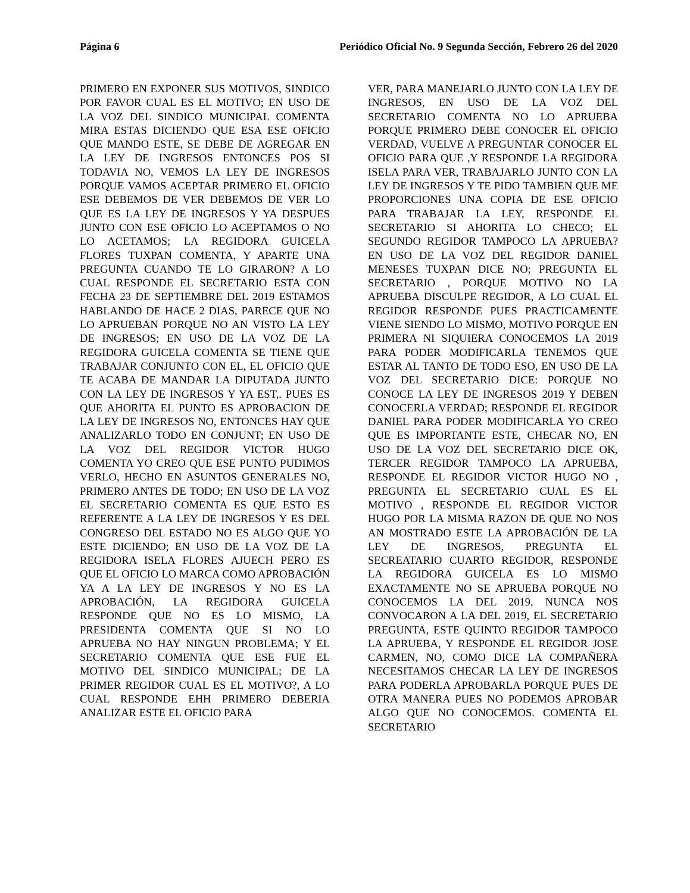Página 6 Periódico Oficial No. 9 Segunda Sección, Febrero 26 del 2020
PRIMERO EN EXPONER SUS MOTIVOS, SINDICO POR FAVOR CUAL ES EL MOTIVO; EN USO DE LA VOZ DEL SINDICO MUNICIPAL COMENTA MIRA ESTAS DICIENDO QUE ESA ESE OFICIO QUE MANDO ESTE, SE DEBE DE AGREGAR EN LA LEY DE INGRESOS ENTONCES POS SI TODAVIA NO, VEMOS LA LEY DE INGRESOS PORQUE VAMOS ACEPTAR PRIMERO EL OFICIO ESE DEBEMOS DE VER DEBEMOS DE VER LO QUE ES LA LEY DE INGRESOS Y YA DESPUES JUNTO CON ESE OFICIO LO ACEPTAMOS O NO LO ACETAMOS; LA REGIDORA GUICELA FLORES TUXPAN COMENTA, Y APARTE UNA PREGUNTA CUANDO TE LO GIRARON? A LO CUAL RESPONDE EL SECRETARIO ESTA CON FECHA 23 DE SEPTIEMBRE DEL 2019 ESTAMOS HABLANDO DE HACE 2 DIAS, PARECE QUE NO LO APRUEBAN PORQUE NO AN VISTO LA LEY DE INGRESOS; EN USO DE LA VOZ DE LA REGIDORA GUICELA COMENTA SE TIENE QUE TRABAJAR CONJUNTO CON EL, EL OFICIO QUE TE ACABA DE MANDAR LA DIPUTADA JUNTO CON LA LEY DE INGRESOS Y YA EST,. PUES ES QUE AHORITA EL PUNTO ES APROBACION DE LA LEY DE INGRESOS NO, ENTONCES HAY QUE ANALIZARLO TODO EN CONJUNT; EN USO DE LA VOZ DEL REGIDOR VICTOR HUGO COMENTA YO CREO QUE ESE PUNTO PUDIMOS VERLO, HECHO EN ASUNTOS GENERALES NO, PRIMERO ANTES DE TODO; EN USO DE LA VOZ EL SECRETARIO COMENTA ES QUE ESTO ES REFERENTE A LA LEY DE INGRESOS Y ES DEL CONGRESO DEL ESTADO NO ES ALGO QUE YO ESTE DICIENDO; EN USO DE LA VOZ DE LA REGIDORA ISELA FLORES AJUECH PERO ES QUE EL OFICIO LO MARCA COMO APROBACIÓN YA A LA LEY DE INGRESOS Y NO ES LA APROBACIÓN, LA REGIDORA GUICELA RESPONDE QUE NO ES LO MISMO, LA PRESIDENTA COMENTA QUE SI NO LO APRUEBA NO HAY NINGUN PROBLEMA; Y EL SECRETARIO COMENTA QUE ESE FUE EL MOTIVO DEL SINDICO MUNICIPAL; DE LA PRIMER REGIDOR CUAL ES EL MOTIVO?, A LO CUAL RESPONDE EHH PRIMERO DEBERIA ANALIZAR ESTE EL OFICIO PARA
VER, PARA MANEJARLO JUNTO CON LA LEY DE INGRESOS, EN USO DE LA VOZ DEL SECRETARIO COMENTA NO LO APRUEBA PORQUE PRIMERO DEBE CONOCER EL OFICIO VERDAD, VUELVE A PREGUNTAR CONOCER EL OFICIO PARA QUE ,Y RESPONDE LA REGIDORA ISELA PARA VER, TRABAJARLO JUNTO CON LA LEY DE INGRESOS Y TE PIDO TAMBIEN QUE ME PROPORCIONES UNA COPIA DE ESE OFICIO PARA TRABAJAR LA LEY, RESPONDE EL SECRETARIO SI AHORITA LO CHECO; EL SEGUNDO REGIDOR TAMPOCO LA APRUEBA? EN USO DE LA VOZ DEL REGIDOR DANIEL MENESES TUXPAN DICE NO; PREGUNTA EL SECRETARIO , PORQUE MOTIVO NO LA APRUEBA DISCULPE REGIDOR, A LO CUAL EL REGIDOR RESPONDE PUES PRACTICAMENTE VIENE SIENDO LO MISMO, MOTIVO PORQUE EN PRIMERA NI SIQUIERA CONOCEMOS LA 2019 PARA PODER MODIFICARLA TENEMOS QUE ESTAR AL TANTO DE TODO ESO, EN USO DE LA VOZ DEL SECRETARIO DICE: PORQUE NO CONOCE LA LEY DE INGRESOS 2019 Y DEBEN CONOCERLA VERDAD; RESPONDE EL REGIDOR DANIEL PARA PODER MODIFICARLA YO CREO QUE ES IMPORTANTE ESTE, CHECAR NO, EN USO DE LA VOZ DEL SECRETARIO DICE OK, TERCER REGIDOR TAMPOCO LA APRUEBA, RESPONDE EL REGIDOR VICTOR HUGO NO , PREGUNTA EL SECRETARIO CUAL ES EL MOTIVO , RESPONDE EL REGIDOR VICTOR HUGO POR LA MISMA RAZON DE QUE NO NOS AN MOSTRADO ESTE LA APROBACIÓN DE LA LEY DE INGRESOS, PREGUNTA EL SECREATARIO CUARTO REGIDOR, RESPONDE LA REGIDORA GUICELA ES LO MISMO EXACTAMENTE NO SE APRUEBA PORQUE NO CONOCEMOS LA DEL 2019, NUNCA NOS CONVOCARON A LA DEL 2019, EL SECRETARIO PREGUNTA, ESTE QUINTO REGIDOR TAMPOCO LA APRUEBA, Y RESPONDE EL REGIDOR JOSE CARMEN, NO, COMO DICE LA COMPAÑERA NECESITAMOS CHECAR LA LEY DE INGRESOS PARA PODERLA APROBARLA PORQUE PUES DE OTRA MANERA PUES NO PODEMOS APROBAR ALGO QUE NO CONOCEMOS. COMENTA EL SECRETARIO